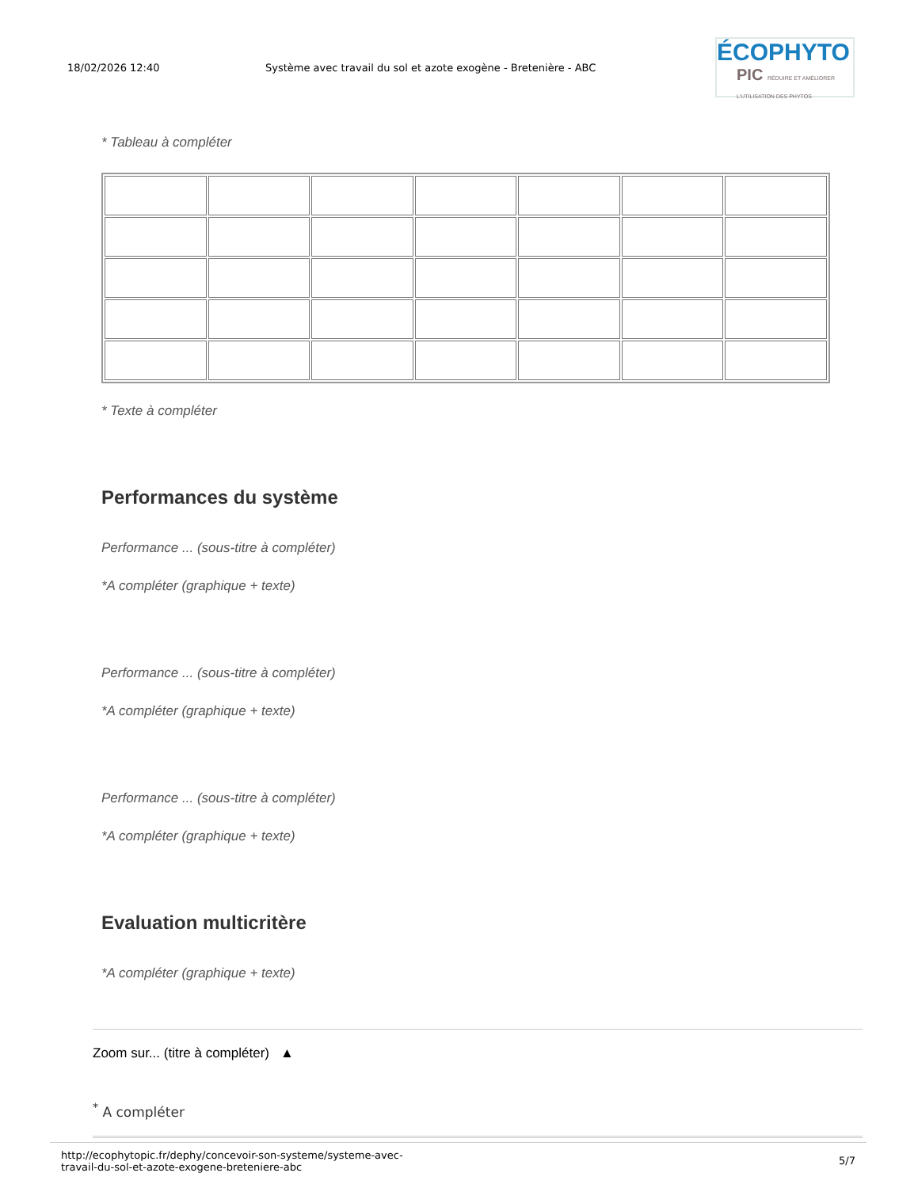18/02/2026 12:40
Système avec travail du sol et azote exogène - Bretenière - ABC
ÉCOPHYTO
PIC RÉDUIRE ET AMÉLIORER L'UTILISATION DES PHYTOS
* Tableau à compléter
* Texte à compléter
Performances du système
Performance ... (sous-titre à compléter)
*A compléter (graphique + texte)
Performance ... (sous-titre à compléter)
*A compléter (graphique + texte)
Performance ... (sous-titre à compléter)
*A compléter (graphique + texte)
Evaluation multicritère
*A compléter (graphique + texte)
Zoom sur... (titre à compléter) ▲
<sup>*</sup> A compléter
http://ecophytopic.fr/dephy/concevoir-son-systeme/systeme-avec-
travail-du-sol-et-azote-exogene-breteniere-abc
5/7